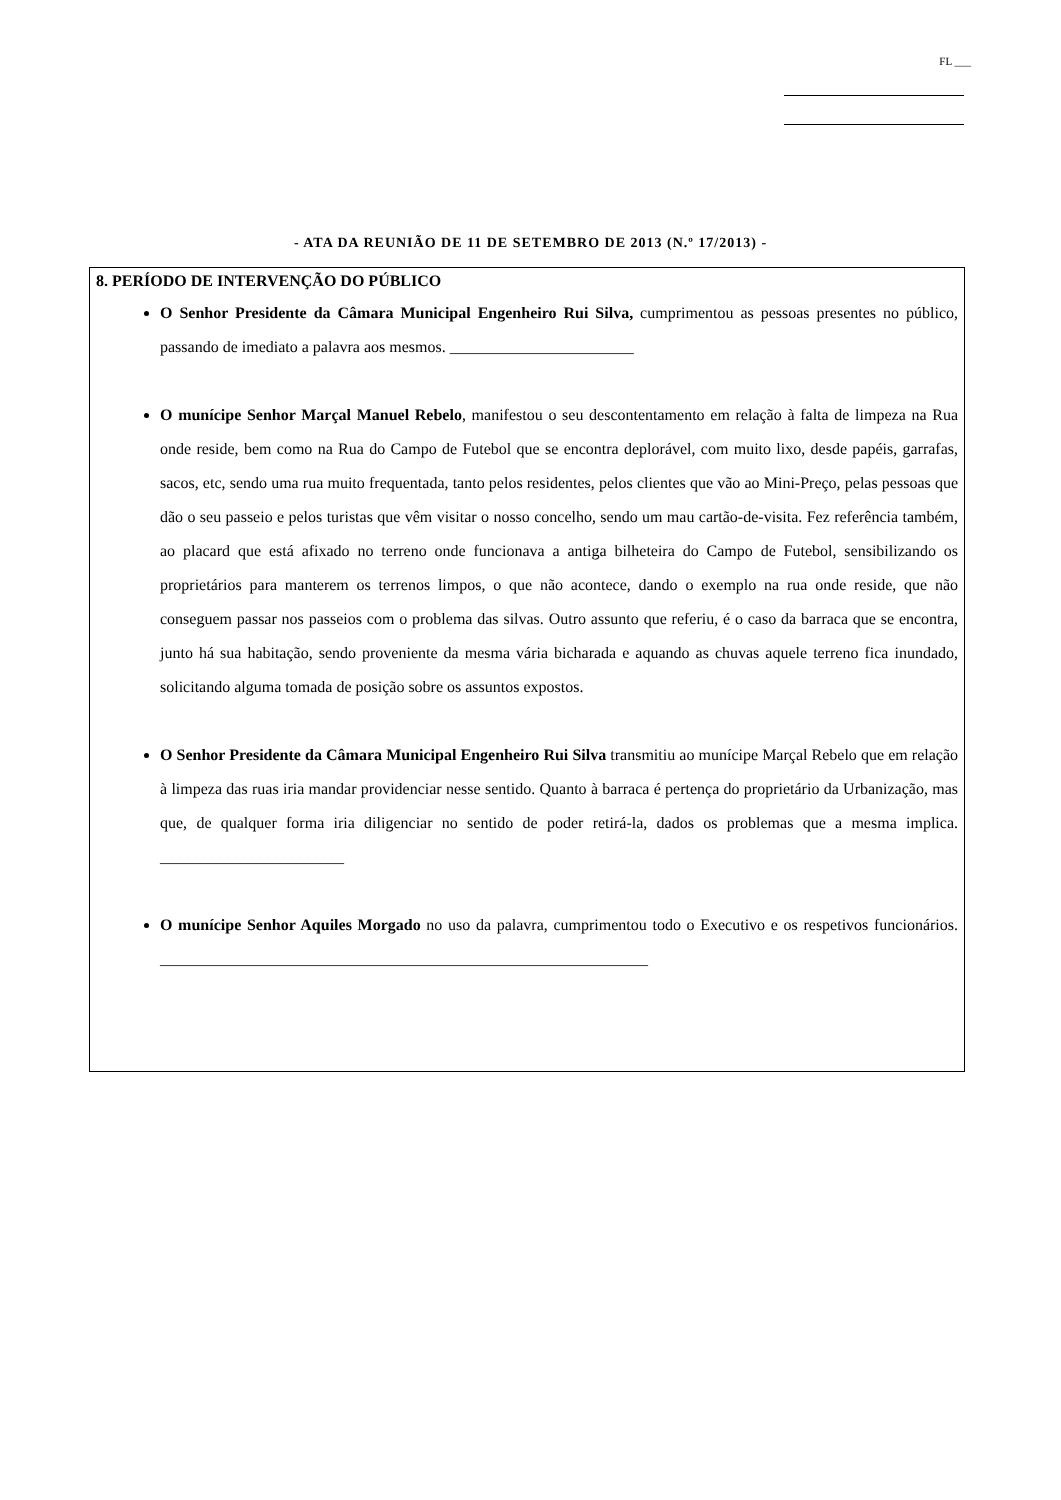FL ___
- ATA DA REUNIÃO DE 11 DE SETEMBRO DE 2013 (N.º 17/2013) -
8. PERÍODO DE INTERVENÇÃO DO PÚBLICO
O Senhor Presidente da Câmara Municipal Engenheiro Rui Silva, cumprimentou as pessoas presentes no público, passando de imediato a palavra aos mesmos. _______________________
O munícipe Senhor Marçal Manuel Rebelo, manifestou o seu descontentamento em relação à falta de limpeza na Rua onde reside, bem como na Rua do Campo de Futebol que se encontra deplorável, com muito lixo, desde papéis, garrafas, sacos, etc, sendo uma rua muito frequentada, tanto pelos residentes, pelos clientes que vão ao Mini-Preço, pelas pessoas que dão o seu passeio e pelos turistas que vêm visitar o nosso concelho, sendo um mau cartão-de-visita. Fez referência também, ao placard que está afixado no terreno onde funcionava a antiga bilheteira do Campo de Futebol, sensibilizando os proprietários para manterem os terrenos limpos, o que não acontece, dando o exemplo na rua onde reside, que não conseguem passar nos passeios com o problema das silvas. Outro assunto que referiu, é o caso da barraca que se encontra, junto há sua habitação, sendo proveniente da mesma vária bicharada e aquando as chuvas aquele terreno fica inundado, solicitando alguma tomada de posição sobre os assuntos expostos.
O Senhor Presidente da Câmara Municipal Engenheiro Rui Silva transmitiu ao munícipe Marçal Rebelo que em relação à limpeza das ruas iria mandar providenciar nesse sentido. Quanto à barraca é pertença do proprietário da Urbanização, mas que, de qualquer forma iria diligenciar no sentido de poder retirá-la, dados os problemas que a mesma implica. _______________________
O munícipe Senhor Aquiles Morgado no uso da palavra, cumprimentou todo o Executivo e os respetivos funcionários. _____________________________________________________________